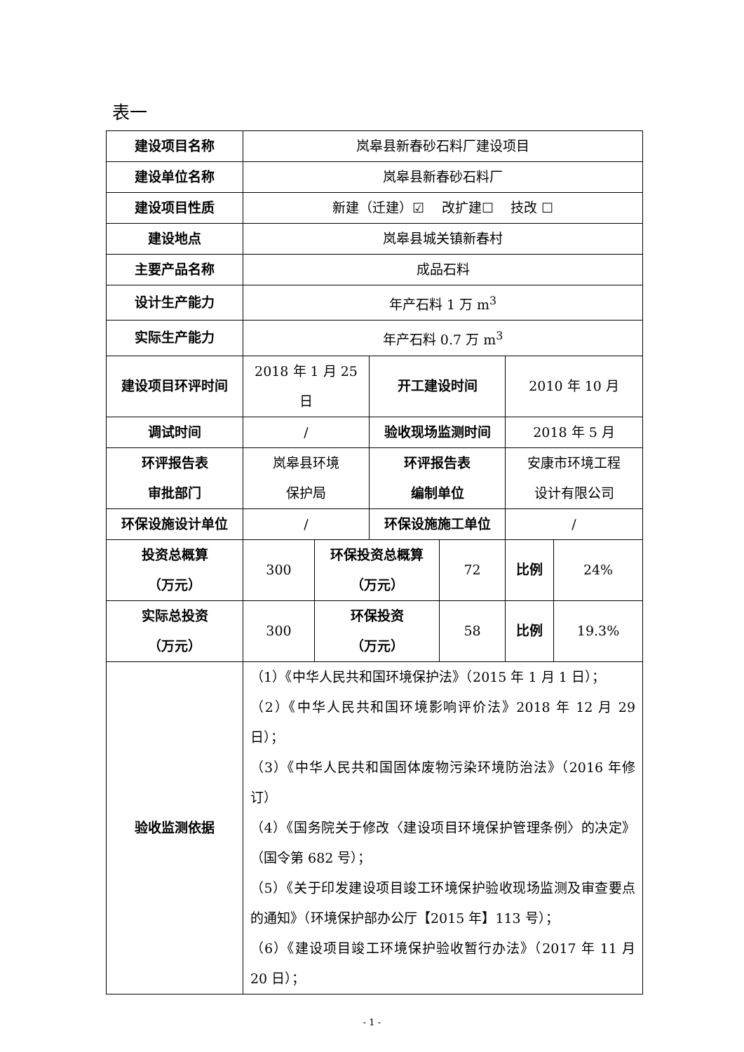表一
| 建设项目名称 | 岚皋县新春砂石料厂建设项目 | | | | | |
| 建设单位名称 | 岚皋县新春砂石料厂 | | | | | |
| 建设项目性质 | 新建（迁建）☑ 改扩建☐ 技改 ☐ | | | | | |
| 建设地点 | 岚皋县城关镇新春村 | | | | | |
| 主要产品名称 | 成品石料 | | | | | |
| 设计生产能力 | 年产石料 1 万 m<sup>3</sup> | | | | | |
| 实际生产能力 | 年产石料 0.7 万 m<sup>3</sup> | | | | | |
| 建设项目环评时间 | 2018 年 1 月 25 日 | | 开工建设时间 | | 2010 年 10 月 | |
| 调试时间 | / | | 验收现场监测时间 | | 2018 年 5 月 | |
| 环评报告表 审批部门 | 岚皋县环境 保护局 | | 环评报告表 编制单位 | | 安康市环境工程 设计有限公司 | |
| 环保设施设计单位 | / | | 环保设施施工单位 | | / | |
| 投资总概算 （万元） | 300 | 环保投资总概算 （万元） | | 72 | 比例 | 24% |
| 实际总投资 （万元） | 300 | 环保投资 （万元） | | 58 | 比例 | 19.3% |
| 验收监测依据 | （1）《中华人民共和国环境保护法》（2015 年 1 月 1 日）； （2）《中华人民共和国环境影响评价法》2018 年 12 月 29 日）； （3）《中华人民共和国固体废物污染环境防治法》（2016 年修订） （4）《国务院关于修改〈建设项目环境保护管理条例〉的决定》（国令第 682 号）； （5）《关于印发建设项目竣工环境保护验收现场监测及审查要点的通知》（环境保护部办公厅【2015 年】113 号）； （6）《建设项目竣工环境保护验收暂行办法》（2017 年 11 月 20 日）； | | | | | |
- 1 -